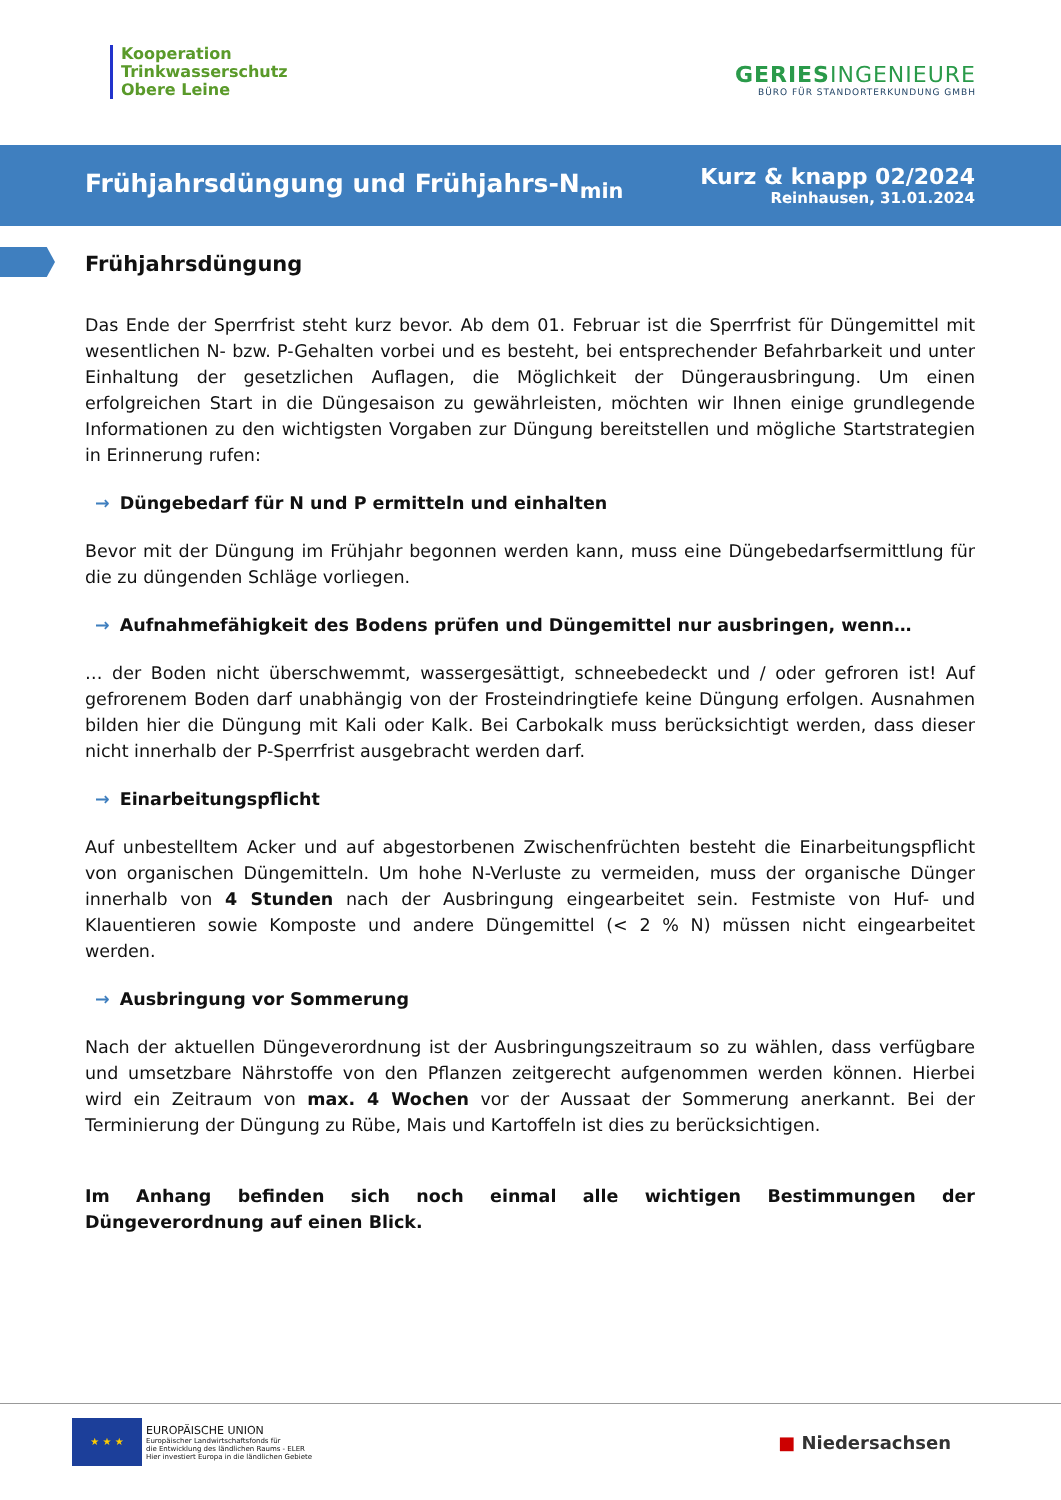Kooperation
Trinkwasserschutz
Obere Leine
GERIESINGENIEURE
BÜRO FÜR STANDORTERKUNDUNG GMBH
Frühjahrsdüngung und Frühjahrs-N<sub>min</sub>
Kurz & knapp 02/2024
Reinhausen, 31.01.2024
Frühjahrsdüngung
Das Ende der Sperrfrist steht kurz bevor. Ab dem 01. Februar ist die Sperrfrist für Düngemittel mit wesentlichen N- bzw. P-Gehalten vorbei und es besteht, bei entsprechender Befahrbarkeit und unter Einhaltung der gesetzlichen Auflagen, die Möglichkeit der Düngerausbringung. Um einen erfolgreichen Start in die Düngesaison zu gewährleisten, möchten wir Ihnen einige grundlegende Informationen zu den wichtigsten Vorgaben zur Düngung bereitstellen und mögliche Startstrategien in Erinnerung rufen:
→ Düngebedarf für N und P ermitteln und einhalten
Bevor mit der Düngung im Frühjahr begonnen werden kann, muss eine Düngebedarfsermittlung für die zu düngenden Schläge vorliegen.
→ Aufnahmefähigkeit des Bodens prüfen und Düngemittel nur ausbringen, wenn…
… der Boden nicht überschwemmt, wassergesättigt, schneebedeckt und / oder gefroren ist! Auf gefrorenem Boden darf unabhängig von der Frosteindringtiefe keine Düngung erfolgen. Ausnahmen bilden hier die Düngung mit Kali oder Kalk. Bei Carbokalk muss berücksichtigt werden, dass dieser nicht innerhalb der P-Sperrfrist ausgebracht werden darf.
→ Einarbeitungspflicht
Auf unbestelltem Acker und auf abgestorbenen Zwischenfrüchten besteht die Einarbeitungspflicht von organischen Düngemitteln. Um hohe N-Verluste zu vermeiden, muss der organische Dünger innerhalb von 4 Stunden nach der Ausbringung eingearbeitet sein. Festmiste von Huf- und Klauentieren sowie Komposte und andere Düngemittel (< 2 % N) müssen nicht eingearbeitet werden.
→ Ausbringung vor Sommerung
Nach der aktuellen Düngeverordnung ist der Ausbringungszeitraum so zu wählen, dass verfügbare und umsetzbare Nährstoffe von den Pflanzen zeitgerecht aufgenommen werden können. Hierbei wird ein Zeitraum von max. 4 Wochen vor der Aussaat der Sommerung anerkannt. Bei der Terminierung der Düngung zu Rübe, Mais und Kartoffeln ist dies zu berücksichtigen.
Im Anhang befinden sich noch einmal alle wichtigen Bestimmungen der Düngeverordnung auf einen Blick.
★ ★ ★
EUROPÄISCHE UNION
Europäischer Landwirtschaftsfonds für
die Entwicklung des ländlichen Raums - ELER
Hier investiert Europa in die ländlichen Gebiete
■ Niedersachsen